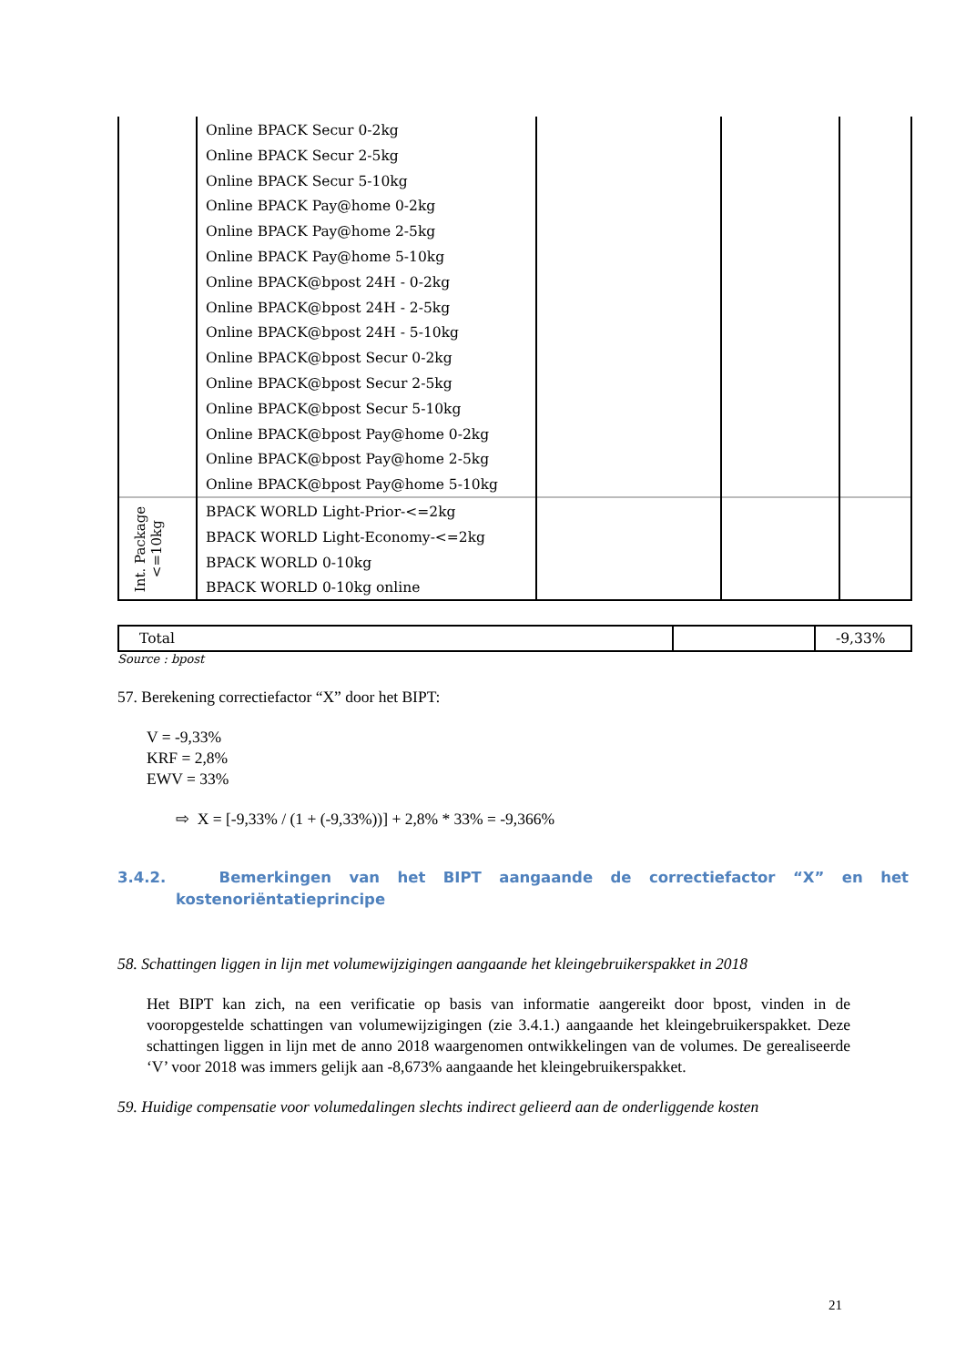| | Online BPACK Secur 0-2kg Online BPACK Secur 2-5kg Online BPACK Secur 5-10kg Online BPACK Pay@home 0-2kg Online BPACK Pay@home 2-5kg Online BPACK Pay@home 5-10kg Online BPACK@bpost 24H - 0-2kg Online BPACK@bpost 24H - 2-5kg Online BPACK@bpost 24H - 5-10kg Online BPACK@bpost Secur 0-2kg Online BPACK@bpost Secur 2-5kg Online BPACK@bpost Secur 5-10kg Online BPACK@bpost Pay@home 0-2kg Online BPACK@bpost Pay@home 2-5kg Online BPACK@bpost Pay@home 5-10kg | | | |
| Int. Package <=10kg | BPACK WORLD Light-Prior-<=2kg BPACK WORLD Light-Economy-<=2kg BPACK WORLD 0-10kg BPACK WORLD 0-10kg online | | | |
| Total | | -9,33% |
Source : bpost
57. Berekening correctiefactor “X” door het BIPT:
V = -9,33%
KRF = 2,8%
EWV = 33%
⇨ X = [-9,33% / (1 + (-9,33%))] + 2,8% * 33% = -9,366%
3.4.2. Bemerkingen van het BIPT aangaande de correctiefactor “X” en het kostenoriëntatieprincipe
58. Schattingen liggen in lijn met volumewijzigingen aangaande het kleingebruikerspakket in 2018
Het BIPT kan zich, na een verificatie op basis van informatie aangereikt door bpost, vinden in de vooropgestelde schattingen van volumewijzigingen (zie 3.4.1.) aangaande het kleingebruikerspakket. Deze schattingen liggen in lijn met de anno 2018 waargenomen ontwikkelingen van de volumes. De gerealiseerde ‘V’ voor 2018 was immers gelijk aan -8,673% aangaande het kleingebruikerspakket.
59. Huidige compensatie voor volumedalingen slechts indirect gelieerd aan de onderliggende kosten
21